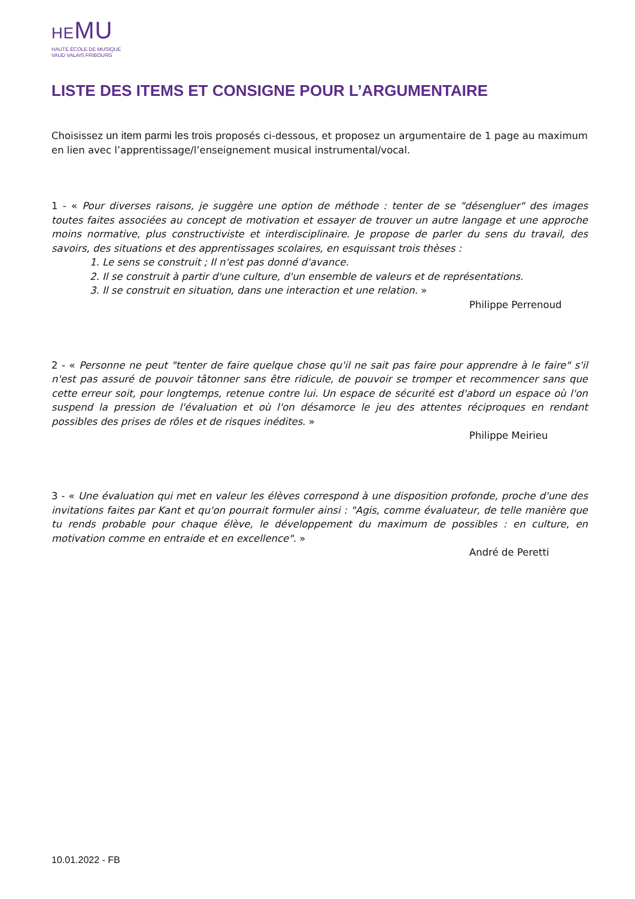HEMU
HAUTE ÉCOLE DE MUSIQUE
VAUD VALAIS FRIBOURG
LISTE DES ITEMS ET CONSIGNE POUR L’ARGUMENTAIRE
Choisissez un item parmi les trois proposés ci-dessous, et proposez un argumentaire de 1 page au maximum en lien avec l’apprentissage/l’enseignement musical instrumental/vocal.
1 - « Pour diverses raisons, je suggère une option de méthode : tenter de se "désengluer" des images toutes faites associées au concept de motivation et essayer de trouver un autre langage et une approche moins normative, plus constructiviste et interdisciplinaire. Je propose de parler du sens du travail, des savoirs, des situations et des apprentissages scolaires, en esquissant trois thèses :
1. Le sens se construit ; Il n'est pas donné d'avance.
2. Il se construit à partir d'une culture, d'un ensemble de valeurs et de représentations.
3. Il se construit en situation, dans une interaction et une relation. »
Philippe Perrenoud
2 - « Personne ne peut "tenter de faire quelque chose qu'il ne sait pas faire pour apprendre à le faire" s'il n'est pas assuré de pouvoir tâtonner sans être ridicule, de pouvoir se tromper et recommencer sans que cette erreur soit, pour longtemps, retenue contre lui. Un espace de sécurité est d'abord un espace où l'on suspend la pression de l'évaluation et où l'on désamorce le jeu des attentes réciproques en rendant possibles des prises de rôles et de risques inédites. »
Philippe Meirieu
3 - « Une évaluation qui met en valeur les élèves correspond à une disposition profonde, proche d'une des invitations faites par Kant et qu'on pourrait formuler ainsi : "Agis, comme évaluateur, de telle manière que tu rends probable pour chaque élève, le développement du maximum de possibles : en culture, en motivation comme en entraide et en excellence". »
André de Peretti
10.01.2022 - FB